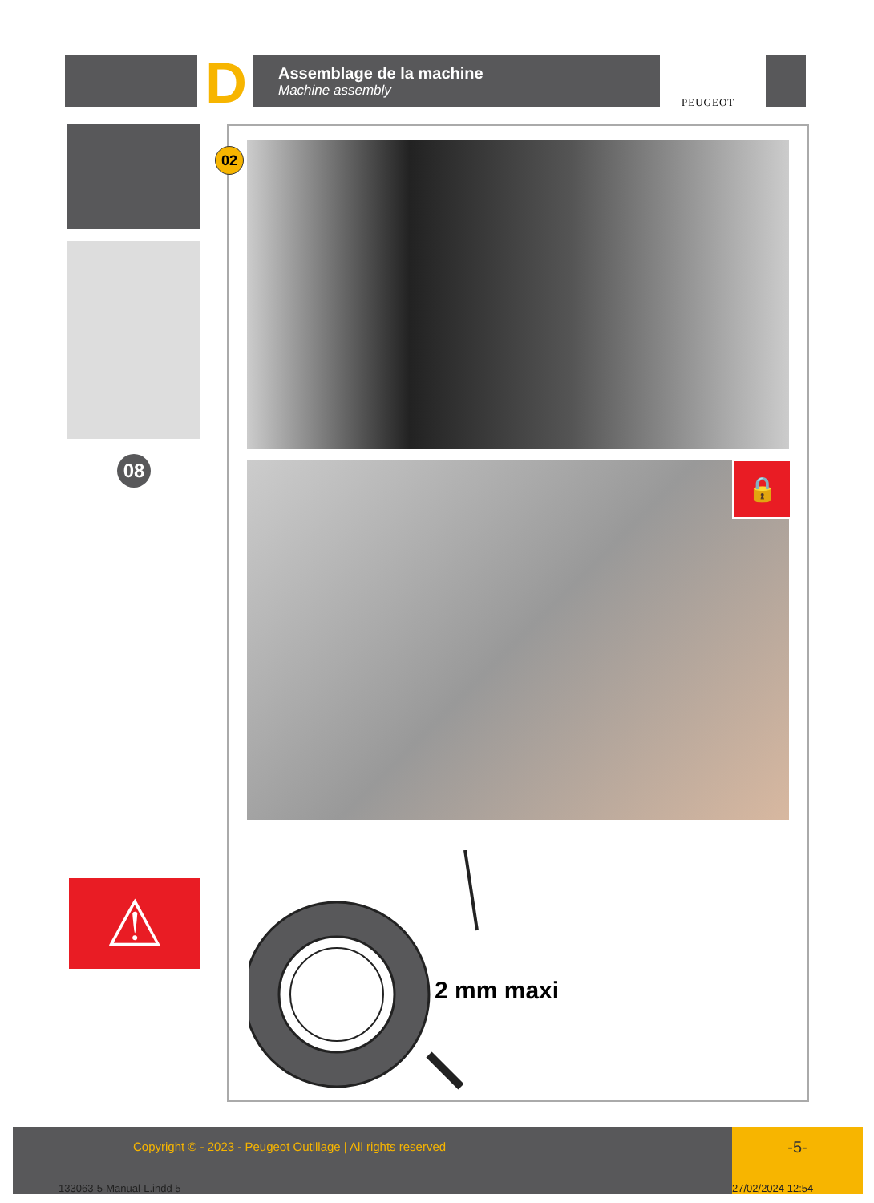D
Assemblage de la machine
Machine assembly
PEUGEOT
08
⚠
02
🔒
2 mm maxi
Copyright © - 2023 - Peugeot Outillage | All rights reserved -5-
133063-5-Manual-L.indd 5 27/02/2024 12:54